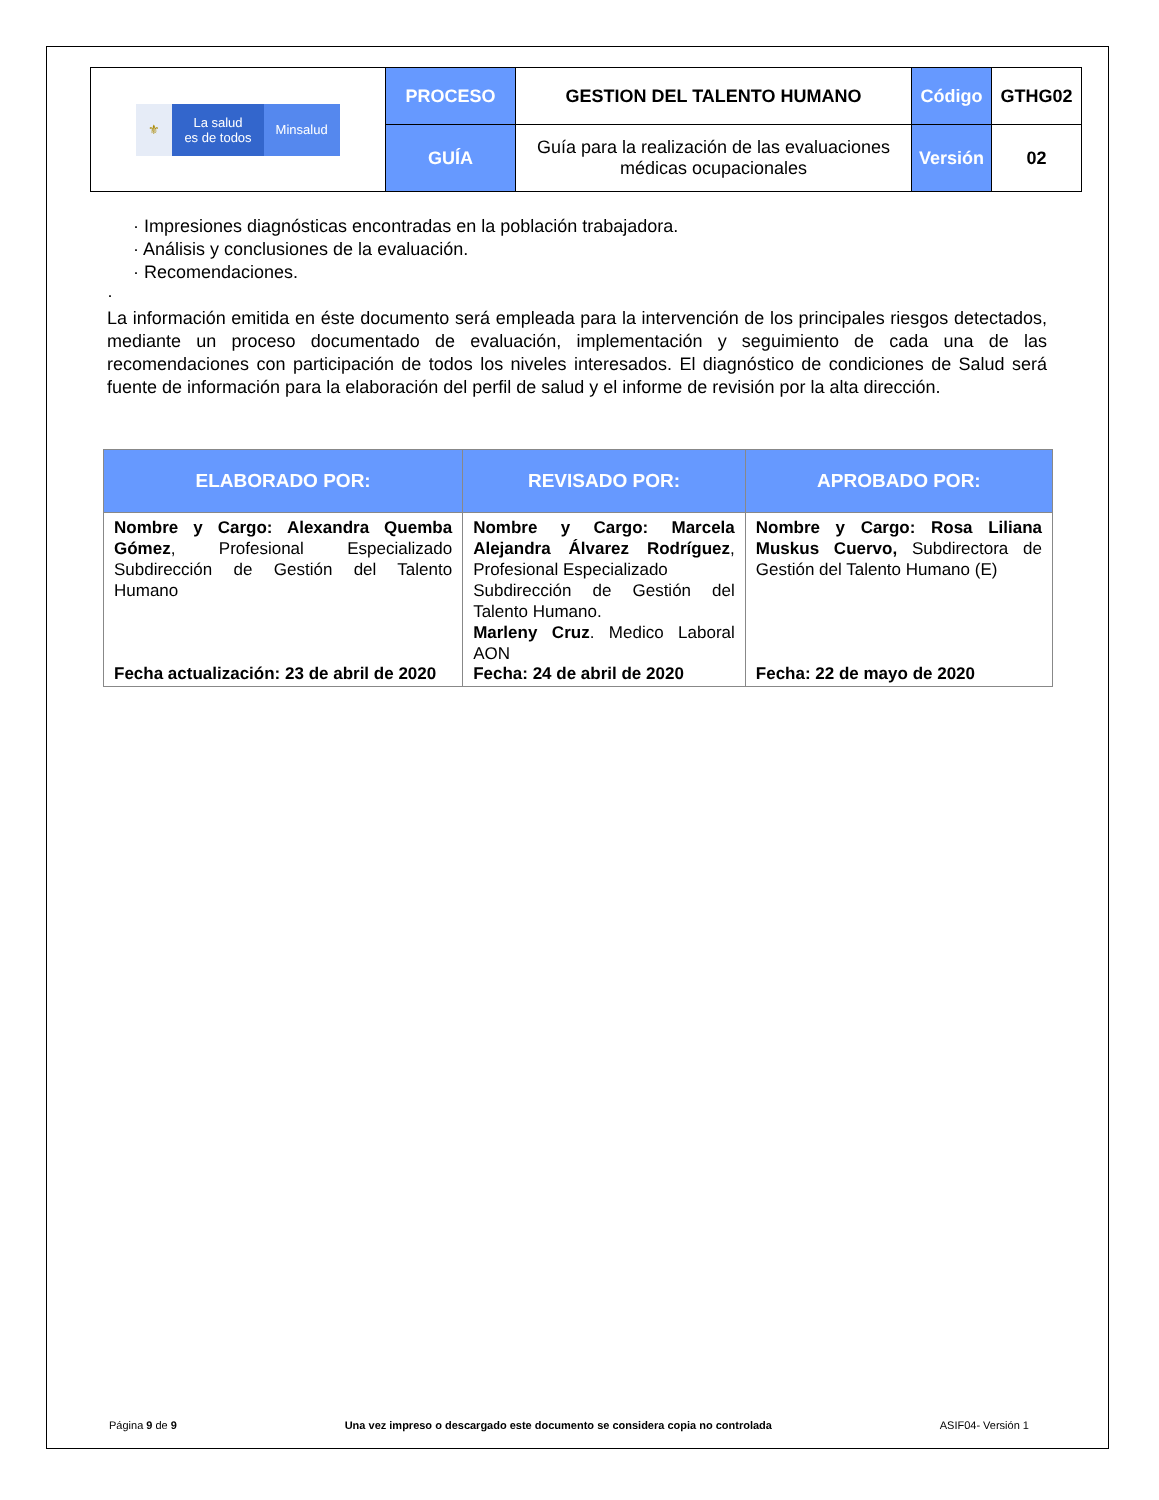| ⚜ La salud es de todos Minsalud | PROCESO | GESTION DEL TALENTO HUMANO | Código | GTHG02 |
| | GUÍA | Guía para la realización de las evaluaciones médicas ocupacionales | Versión | 02 |
· Impresiones diagnósticas encontradas en la población trabajadora.
· Análisis y conclusiones de la evaluación.
· Recomendaciones.
·
La información emitida en éste documento será empleada para la intervención de los principales riesgos detectados, mediante un proceso documentado de evaluación, implementación y seguimiento de cada una de las recomendaciones con participación de todos los niveles interesados. El diagnóstico de condiciones de Salud será fuente de información para la elaboración del perfil de salud y el informe de revisión por la alta dirección.
| ELABORADO POR: | REVISADO POR: | APROBADO POR: |
| --- | --- | --- |
| Nombre y Cargo: Alexandra Quemba Gómez , Profesional Especializado Subdirección de Gestión del Talento Humano Fecha actualización: 23 de abril de 2020 | Nombre y Cargo: Marcela Alejandra Álvarez Rodríguez , Profesional Especializado Subdirección de Gestión del Talento Humano. Marleny Cruz . Medico Laboral AON Fecha: 24 de abril de 2020 | Nombre y Cargo: Rosa Liliana Muskus Cuervo, Subdirectora de Gestión del Talento Humano (E) Fecha: 22 de mayo de 2020 |
Página 9 de 9 Una vez impreso o descargado este documento se considera copia no controlada ASIF04- Versión 1